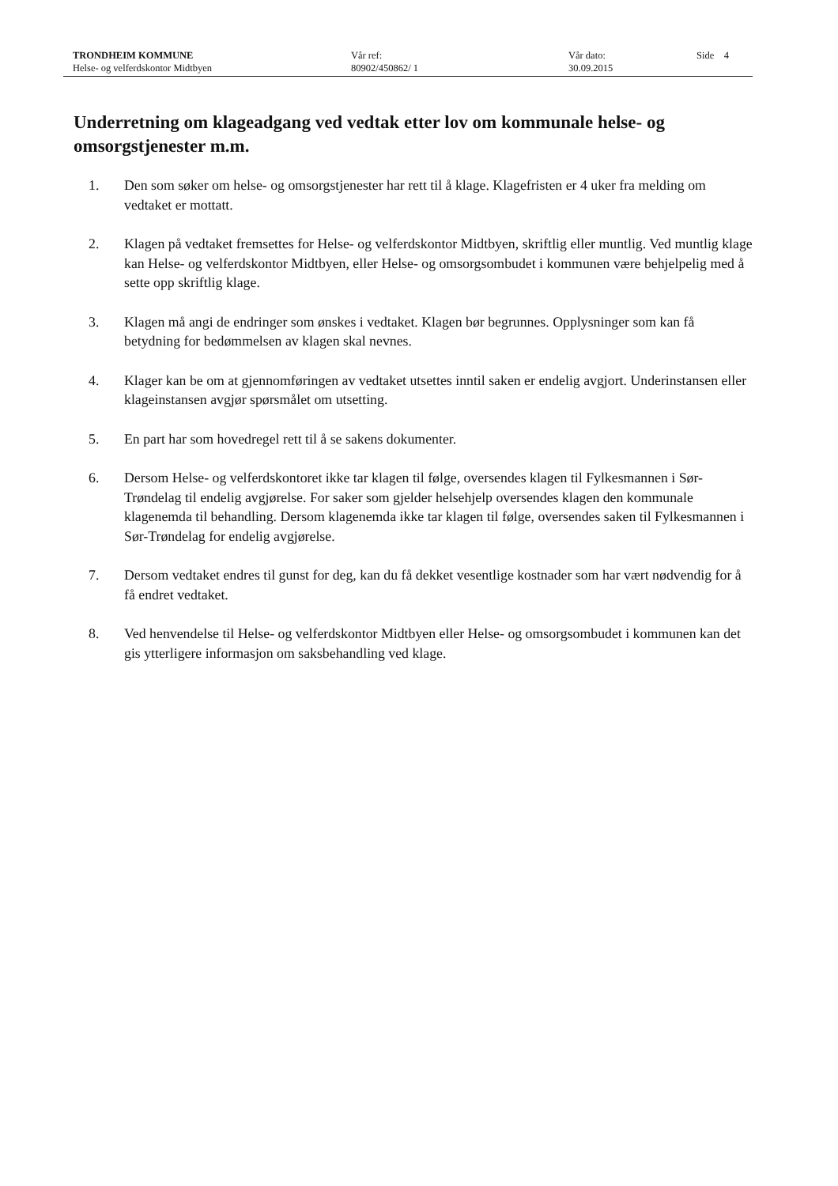TRONDHEIM KOMMUNE
Helse- og velferdskontor Midtbyen
Vår ref:
80902/450862/ 1
Vår dato:
30.09.2015
Side 4
Underretning om klageadgang ved vedtak etter lov om kommunale helse- og omsorgstjenester m.m.
1. Den som søker om helse- og omsorgstjenester har rett til å klage. Klagefristen er 4 uker fra melding om vedtaket er mottatt.
2. Klagen på vedtaket fremsettes for Helse- og velferdskontor Midtbyen, skriftlig eller muntlig. Ved muntlig klage kan Helse- og velferdskontor Midtbyen, eller Helse- og omsorgsombudet i kommunen være behjelpelig med å sette opp skriftlig klage.
3. Klagen må angi de endringer som ønskes i vedtaket. Klagen bør begrunnes. Opplysninger som kan få betydning for bedømmelsen av klagen skal nevnes.
4. Klager kan be om at gjennomføringen av vedtaket utsettes inntil saken er endelig avgjort. Underinstansen eller klageinstansen avgjør spørsmålet om utsetting.
5. En part har som hovedregel rett til å se sakens dokumenter.
6. Dersom Helse- og velferdskontoret ikke tar klagen til følge, oversendes klagen til Fylkesmannen i Sør-Trøndelag til endelig avgjørelse. For saker som gjelder helsehjelp oversendes klagen den kommunale klagenemda til behandling. Dersom klagenemda ikke tar klagen til følge, oversendes saken til Fylkesmannen i Sør-Trøndelag for endelig avgjørelse.
7. Dersom vedtaket endres til gunst for deg, kan du få dekket vesentlige kostnader som har vært nødvendig for å få endret vedtaket.
8. Ved henvendelse til Helse- og velferdskontor Midtbyen eller Helse- og omsorgsombudet i kommunen kan det gis ytterligere informasjon om saksbehandling ved klage.